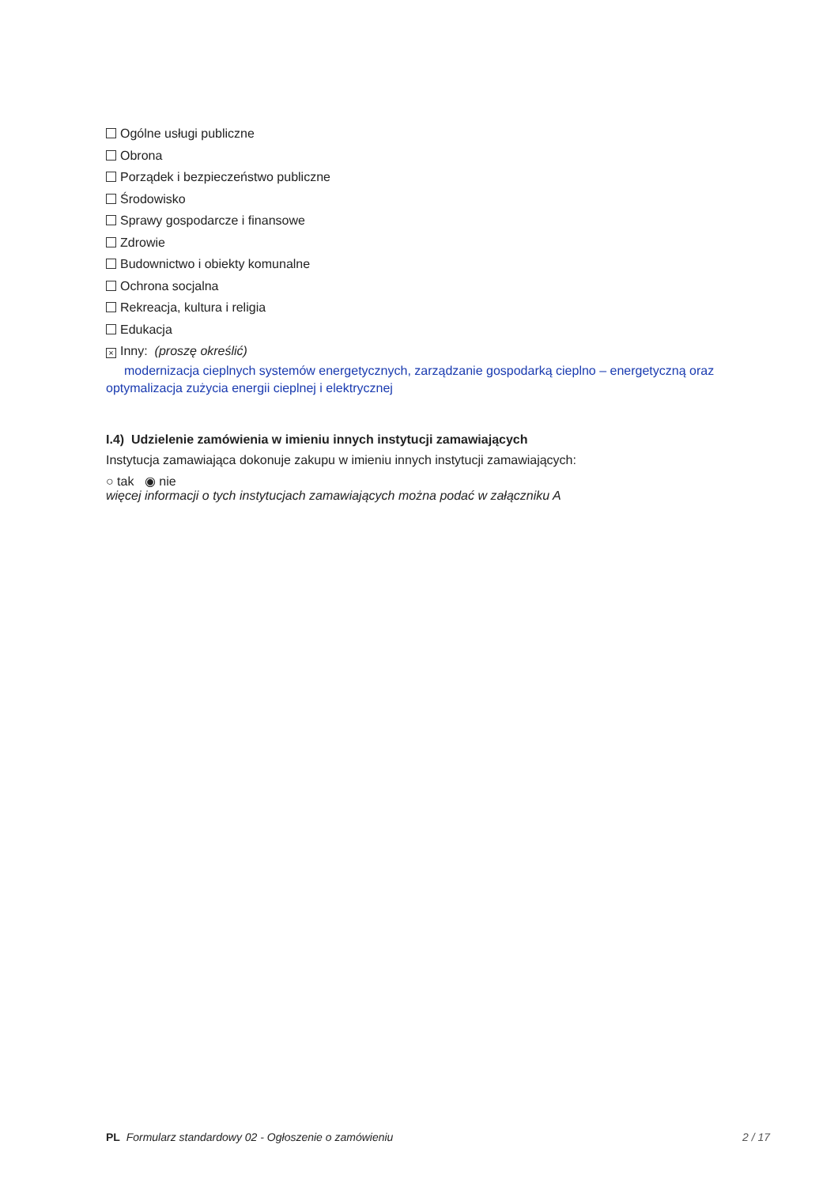Ogólne usługi publiczne
Obrona
Porządek i bezpieczeństwo publiczne
Środowisko
Sprawy gospodarcze i finansowe
Zdrowie
Budownictwo i obiekty komunalne
Ochrona socjalna
Rekreacja, kultura i religia
Edukacja
× Inny: (proszę określić)
modernizacja cieplnych systemów energetycznych, zarządzanie gospodarką cieplno – energetyczną oraz optymalizacja zużycia energii cieplnej i elektrycznej
I.4) Udzielenie zamówienia w imieniu innych instytucji zamawiających
Instytucja zamawiająca dokonuje zakupu w imieniu innych instytucji zamawiających:
○ tak ◉ nie
więcej informacji o tych instytucjach zamawiających można podać w załączniku A
PL Formularz standardowy 02 - Ogłoszenie o zamówieniu 2 / 17